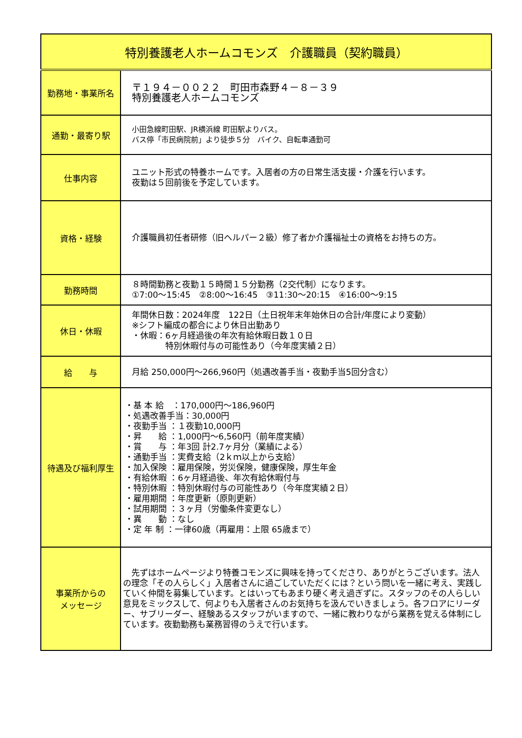| 特別養護老人ホームコモンズ 介護職員（契約職員） | |
| --- | --- |
| 勤務地・事業所名 | 〒１９４－００２２ 町田市森野４－８－３９ 特別養護老人ホームコモンズ |
| 通勤・最寄り駅 | 小田急線町田駅、JR横浜線 町田駅よりバス。 バス停「市民病院前」より徒歩５分 バイク、自転車通勤可 |
| 仕事内容 | ユニット形式の特養ホームです。入居者の方の日常生活支援・介護を行います。 夜勤は５回前後を予定しています。 |
| 資格・経験 | 介護職員初任者研修（旧ヘルパー２級）修了者か介護福祉士の資格をお持ちの方。 |
| 勤務時間 | ８時間勤務と夜勤１５時間１５分勤務（2交代制）になります。 ①7:00～15:45 ②8:00～16:45 ③11:30～20:15 ④16:00～9:15 |
| 休日・休暇 | 年間休日数：2024年度 122日（土日祝年末年始休日の合計/年度により変動） ※シフト編成の都合により休日出勤あり ・休暇：6ヶ月経過後の年次有給休暇日数１０日 特別休暇付与の可能性あり（今年度実績２日） |
| 給 与 | 月給 250,000円～266,960円（処遇改善手当・夜勤手当5回分含む） |
| 待遇及び福利厚生 | ・基 本 給 ：170,000円～186,960円 ・処遇改善手当：30,000円 ・夜勤手当 ：１夜勤10,000円 ・昇 給 ：1,000円～6,560円（前年度実績） ・賞 与 ：年3回 計2.7ヶ月分（業績による） ・通勤手当 ：実費支給（2ｋｍ以上から支給） ・加入保険 ：雇用保険，労災保険，健康保険，厚生年金 ・有給休暇 ：6ヶ月経過後、年次有給休暇付与 ・特別休暇 ：特別休暇付与の可能性あり（今年度実績２日） ・雇用期間 ：年度更新（原則更新） ・試用期間 ：３ヶ月（労働条件変更なし） ・異 動 ：なし ・定 年 制 ：一律60歳（再雇用：上限 65歳まで） |
| 事業所からの メッセージ | 先ずはホームページより特養コモンズに興味を持ってくださり、ありがとうございます。法人の理念「その人らしく」入居者さんに過ごしていただくには？という問いを一緒に考え、実践していく仲間を募集しています。とはいってもあまり硬く考え過ぎずに。スタッフのその人らしい意見をミックスして、何よりも入居者さんのお気持ちを汲んでいきましょう。各フロアにリーダー、サブリーダー、経験あるスタッフがいますので、一緒に教わりながら業務を覚える体制にしています。夜勤勤務も業務習得のうえで行います。 |